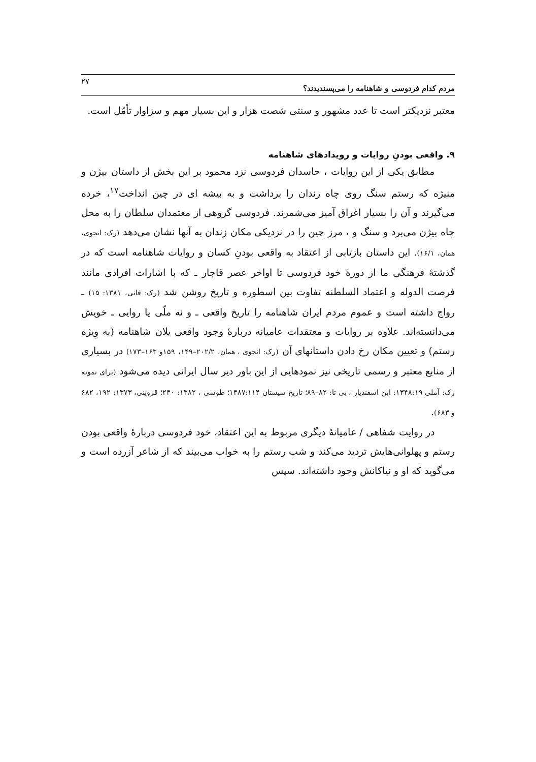مردم کدام فردوسی و شاهنامه را می‌پسندیدند؟ ۲۷
معتبر نزدیکتر است تا عدد مشهور و سنتی شصت هزار و این بسیار مهم و سزاوار تأمّل است.
۹. واقعی بودنِ روایات و رویدادهای شاهنامه
مطابق یکی از این روایات ، حاسدان فردوسی نزد محمود بر این بخش از داستان بیژن و منیژه که رستم سنگ روی چاه زندان را برداشت و به بیشه ای در چین انداخت<sup>۱۷</sup>، خرده می‌گیرند و آن را بسیار اغراق آمیز می‌شمرند. فردوسی گروهی از معتمدان سلطان را به محل چاه بیژن می‌برد و سنگ و ، مرز چین را در نزدیکی مکان زندان به آنها نشان می‌دهد (رک: انجوی، همان، ۱۶/۱). این داستان بازتابی از اعتقاد به واقعی بودنِ کسان و روایات شاهنامه است که در گذشتهٔ فرهنگی ما از دورهٔ خود فردوسی تا اواخر عصر قاجار ـ که با اشارات افرادی مانند فرصت الدوله و اعتماد السلطنه تفاوت بین اسطوره و تاریخ روشن شد (رک: فانی، ۱۳۸۱: ۱۵) ـ رواج داشته است و عموم مردم ایران شاهنامه را تاریخ واقعی ـ و نه ملّی یا روایی ـ خویش می‌دانسته‌اند. علاوه بر روایات و معتقدات عامیانه دربارهٔ وجود واقعی یلان شاهنامه (به وِیژه رستم) و تعیین مکان رخ دادن داستانهای آن (رک: انجوی ، همان، ۲۰۲/۲–۱۴۹، ۱۵۹و ۱۶۳–۱۷۳) در بسیاری از منابع معتبر و رسمی تاریخی نیز نمودهایی از این باور دیر سال ایرانی دیده می‌شود (برای نمونه رک: آملی ۱۳۴۸:۱۹: ابن اسفندیار ، بی تا: ۸۲–۸۹؛ تاریخ سیستان ۱۳۸۷:۱۱۴؛ طوسی ، ۱۳۸۲: ۲۳۰؛ قزوینی، ۱۳۷۳: ۱۹۲، ۶۸۲ و ۶۸۳).
در روایت شفاهی / عامیانهٔ دیگری مربوط به این اعتقاد، خود فردوسی دربارهٔ واقعی بودن رستم و پهلوانی‌هایش تردید می‌کند و شب رستم را به خواب می‌بیند که از شاعر آزرده است و می‌گوید که او و نیاکانش وجود داشته‌اند. سپس